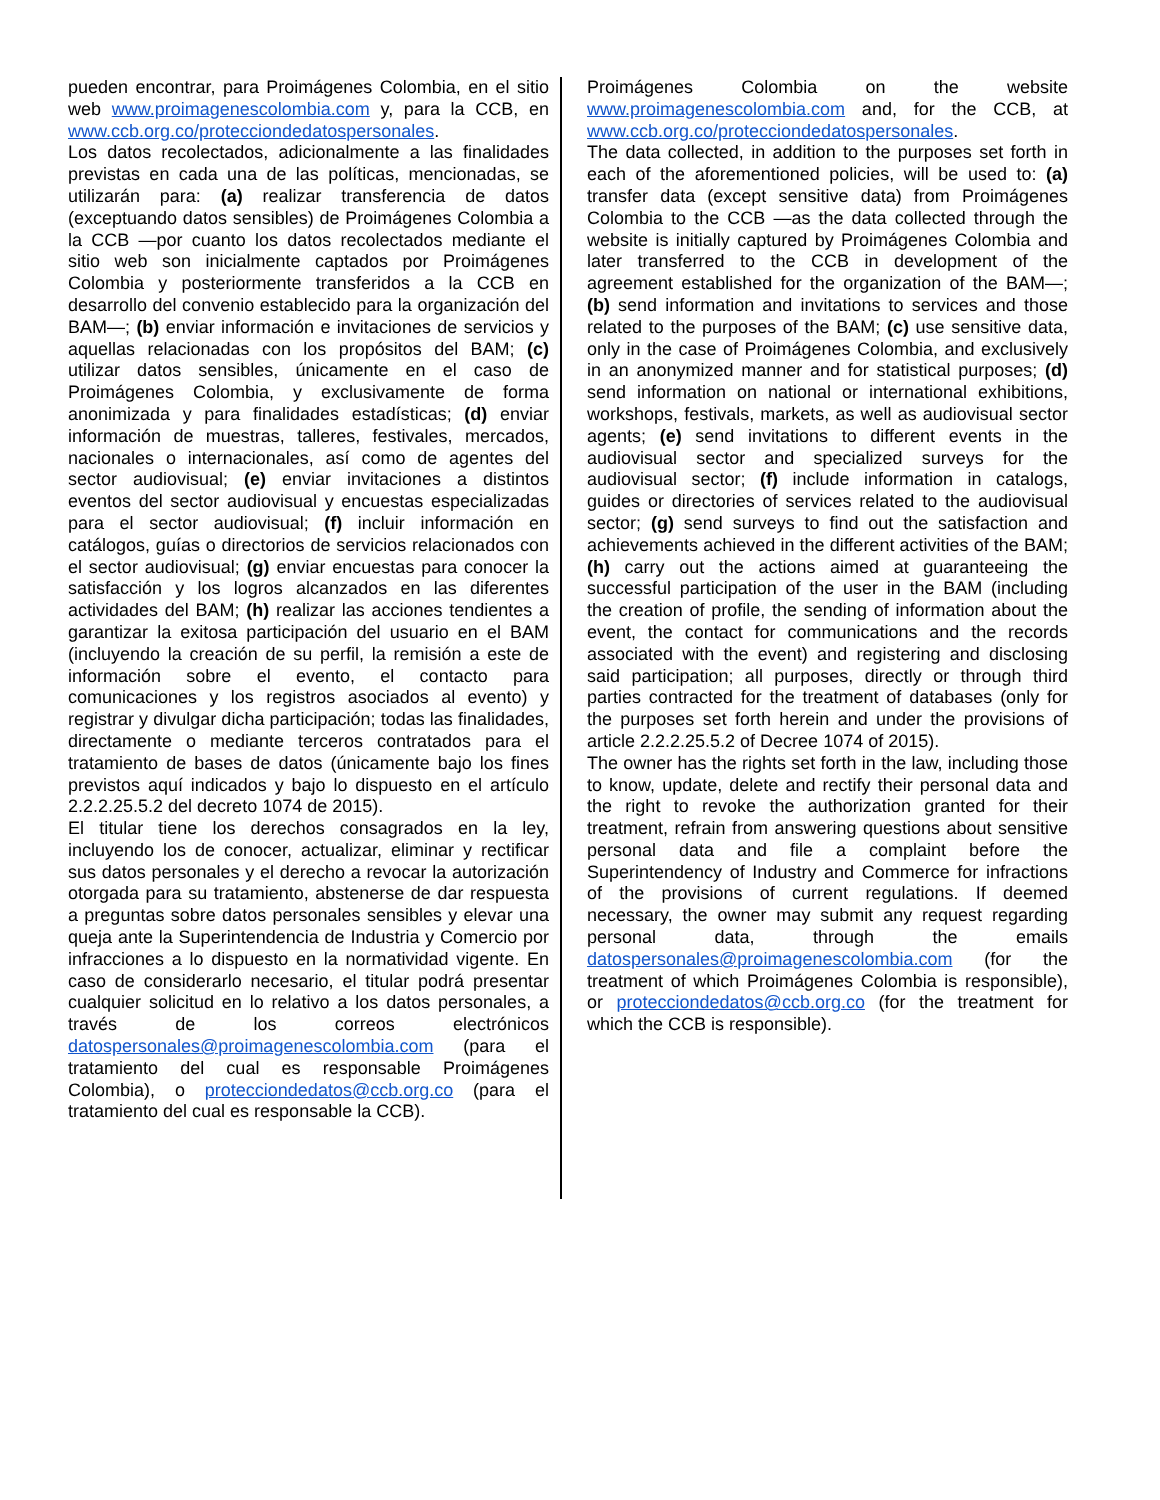pueden encontrar, para Proimágenes Colombia, en el sitio web www.proimagenescolombia.com y, para la CCB, en www.ccb.org.co/protecciondedatospersonales.
Los datos recolectados, adicionalmente a las finalidades previstas en cada una de las políticas, mencionadas, se utilizarán para: (a) realizar transferencia de datos (exceptuando datos sensibles) de Proimágenes Colombia a la CCB —por cuanto los datos recolectados mediante el sitio web son inicialmente captados por Proimágenes Colombia y posteriormente transferidos a la CCB en desarrollo del convenio establecido para la organización del BAM—; (b) enviar información e invitaciones de servicios y aquellas relacionadas con los propósitos del BAM; (c) utilizar datos sensibles, únicamente en el caso de Proimágenes Colombia, y exclusivamente de forma anonimizada y para finalidades estadísticas; (d) enviar información de muestras, talleres, festivales, mercados, nacionales o internacionales, así como de agentes del sector audiovisual; (e) enviar invitaciones a distintos eventos del sector audiovisual y encuestas especializadas para el sector audiovisual; (f) incluir información en catálogos, guías o directorios de servicios relacionados con el sector audiovisual; (g) enviar encuestas para conocer la satisfacción y los logros alcanzados en las diferentes actividades del BAM; (h) realizar las acciones tendientes a garantizar la exitosa participación del usuario en el BAM (incluyendo la creación de su perfil, la remisión a este de información sobre el evento, el contacto para comunicaciones y los registros asociados al evento) y registrar y divulgar dicha participación; todas las finalidades, directamente o mediante terceros contratados para el tratamiento de bases de datos (únicamente bajo los fines previstos aquí indicados y bajo lo dispuesto en el artículo 2.2.2.25.5.2 del decreto 1074 de 2015).
El titular tiene los derechos consagrados en la ley, incluyendo los de conocer, actualizar, eliminar y rectificar sus datos personales y el derecho a revocar la autorización otorgada para su tratamiento, abstenerse de dar respuesta a preguntas sobre datos personales sensibles y elevar una queja ante la Superintendencia de Industria y Comercio por infracciones a lo dispuesto en la normatividad vigente. En caso de considerarlo necesario, el titular podrá presentar cualquier solicitud en lo relativo a los datos personales, a través de los correos electrónicos datospersonales@proimagenescolombia.com (para el tratamiento del cual es responsable Proimágenes Colombia), o protecciondedatos@ccb.org.co (para el tratamiento del cual es responsable la CCB).
Proimágenes Colombia on the website www.proimagenescolombia.com and, for the CCB, at www.ccb.org.co/protecciondedatospersonales.
The data collected, in addition to the purposes set forth in each of the aforementioned policies, will be used to: (a) transfer data (except sensitive data) from Proimágenes Colombia to the CCB —as the data collected through the website is initially captured by Proimágenes Colombia and later transferred to the CCB in development of the agreement established for the organization of the BAM—; (b) send information and invitations to services and those related to the purposes of the BAM; (c) use sensitive data, only in the case of Proimágenes Colombia, and exclusively in an anonymized manner and for statistical purposes; (d) send information on national or international exhibitions, workshops, festivals, markets, as well as audiovisual sector agents; (e) send invitations to different events in the audiovisual sector and specialized surveys for the audiovisual sector; (f) include information in catalogs, guides or directories of services related to the audiovisual sector; (g) send surveys to find out the satisfaction and achievements achieved in the different activities of the BAM; (h) carry out the actions aimed at guaranteeing the successful participation of the user in the BAM (including the creation of profile, the sending of information about the event, the contact for communications and the records associated with the event) and registering and disclosing said participation; all purposes, directly or through third parties contracted for the treatment of databases (only for the purposes set forth herein and under the provisions of article 2.2.2.25.5.2 of Decree 1074 of 2015).
The owner has the rights set forth in the law, including those to know, update, delete and rectify their personal data and the right to revoke the authorization granted for their treatment, refrain from answering questions about sensitive personal data and file a complaint before the Superintendency of Industry and Commerce for infractions of the provisions of current regulations. If deemed necessary, the owner may submit any request regarding personal data, through the emails datospersonales@proimagenescolombia.com (for the treatment of which Proimágenes Colombia is responsible), or protecciondedatos@ccb.org.co (for the treatment for which the CCB is responsible).